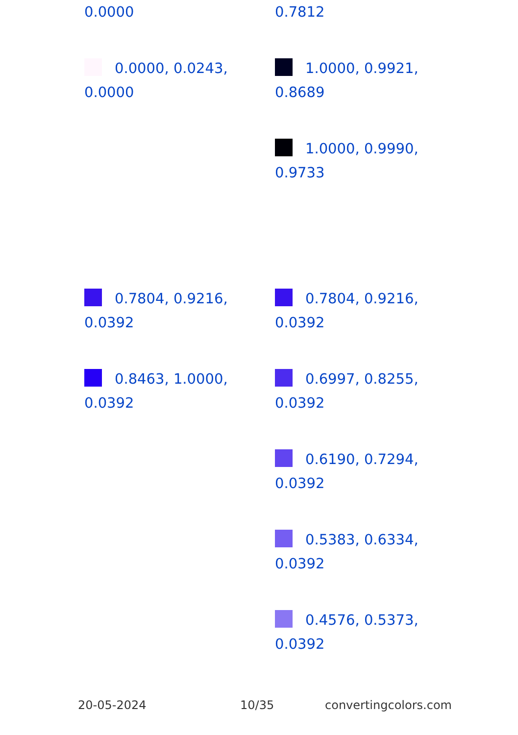0.0000
0.0000, 0.0243, 0.0000
0.7804, 0.9216, 0.0392
0.8463, 1.0000, 0.0392
0.7812
1.0000, 0.9921, 0.8689
1.0000, 0.9990, 0.9733
0.7804, 0.9216, 0.0392
0.6997, 0.8255, 0.0392
0.6190, 0.7294, 0.0392
0.5383, 0.6334, 0.0392
0.4576, 0.5373, 0.0392
20-05-2024 10/35 convertingcolors.com